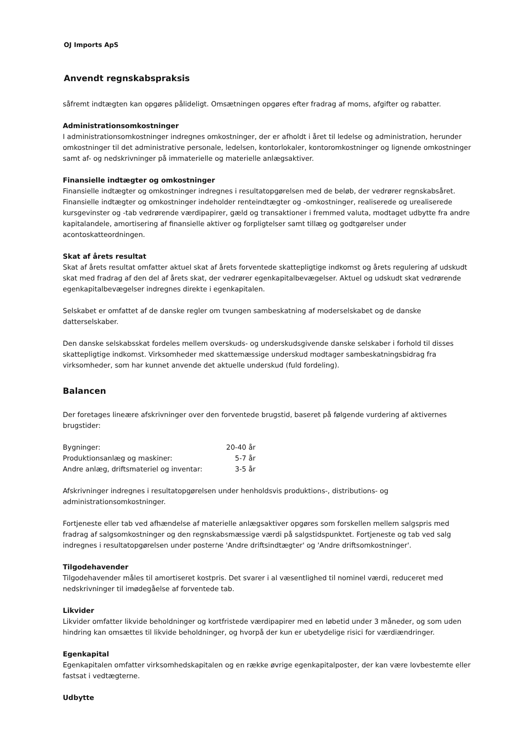OJ Imports ApS
Anvendt regnskabspraksis
såfremt indtægten kan opgøres pålideligt. Omsætningen opgøres efter fradrag af moms, afgifter og rabatter.
Administrationsomkostninger
I administrationsomkostninger indregnes omkostninger, der er afholdt i året til ledelse og administration, herunder omkostninger til det administrative personale, ledelsen, kontorlokaler, kontoromkostninger og lignende omkostninger samt af- og nedskrivninger på immaterielle og materielle anlægsaktiver.
Finansielle indtægter og omkostninger
Finansielle indtægter og omkostninger indregnes i resultatopgørelsen med de beløb, der vedrører regnskabsåret. Finansielle indtægter og omkostninger indeholder renteindtægter og -omkostninger, realiserede og urealiserede kursgevinster og -tab vedrørende værdipapirer, gæld og transaktioner i fremmed valuta, modtaget udbytte fra andre kapitalandele, amortisering af finansielle aktiver og forpligtelser samt tillæg og godtgørelser under acontoskatteordningen.
Skat af årets resultat
Skat af årets resultat omfatter aktuel skat af årets forventede skattepligtige indkomst og årets regulering af udskudt skat med fradrag af den del af årets skat, der vedrører egenkapitalbevægelser. Aktuel og udskudt skat vedrørende egenkapitalbevægelser indregnes direkte i egenkapitalen.
Selskabet er omfattet af de danske regler om tvungen sambeskatning af moderselskabet og de danske datterselskaber.
Den danske selskabsskat fordeles mellem overskuds- og underskudsgivende danske selskaber i forhold til disses skattepligtige indkomst. Virksomheder med skattemæssige underskud modtager sambeskatningsbidrag fra virksomheder, som har kunnet anvende det aktuelle underskud (fuld fordeling).
Balancen
Der foretages lineære afskrivninger over den forventede brugstid, baseret på følgende vurdering af aktivernes brugstider:
| Bygninger: | 20-40 år |
| Produktionsanlæg og maskiner: | 5-7 år |
| Andre anlæg, driftsmateriel og inventar: | 3-5 år |
Afskrivninger indregnes i resultatopgørelsen under henholdsvis produktions-, distributions- og administrationsomkostninger.
Fortjeneste eller tab ved afhændelse af materielle anlægsaktiver opgøres som forskellen mellem salgspris med fradrag af salgsomkostninger og den regnskabsmæssige værdi på salgstidspunktet. Fortjeneste og tab ved salg indregnes i resultatopgørelsen under posterne 'Andre driftsindtægter' og 'Andre driftsomkostninger'.
Tilgodehavender
Tilgodehavender måles til amortiseret kostpris. Det svarer i al væsentlighed til nominel værdi, reduceret med nedskrivninger til imødegåelse af forventede tab.
Likvider
Likvider omfatter likvide beholdninger og kortfristede værdipapirer med en løbetid under 3 måneder, og som uden hindring kan omsættes til likvide beholdninger, og hvorpå der kun er ubetydelige risici for værdiændringer.
Egenkapital
Egenkapitalen omfatter virksomhedskapitalen og en række øvrige egenkapitalposter, der kan være lovbestemte eller fastsat i vedtægterne.
Udbytte